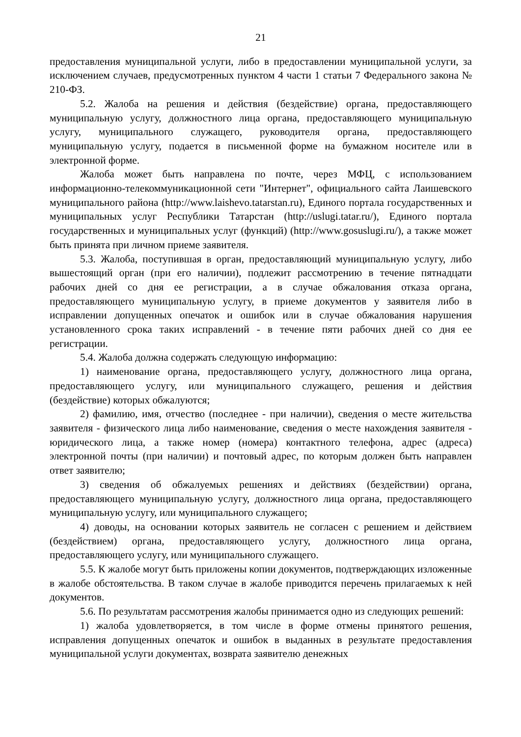21
предоставления муниципальной услуги, либо в предоставлении муниципальной услуги, за исключением случаев, предусмотренных пунктом 4 части 1 статьи 7 Федерального закона № 210-ФЗ.
5.2. Жалоба на решения и действия (бездействие) органа, предоставляющего муниципальную услугу, должностного лица органа, предоставляющего муниципальную услугу, муниципального служащего, руководителя органа, предоставляющего муниципальную услугу, подается в письменной форме на бумажном носителе или в электронной форме.
Жалоба может быть направлена по почте, через МФЦ, с использованием информационно-телекоммуникационной сети "Интернет", официального сайта Лаишевского муниципального района (http://www.laishevo.tatarstan.ru), Единого портала государственных и муниципальных услуг Республики Татарстан (http://uslugi.tatar.ru/), Единого портала государственных и муниципальных услуг (функций) (http://www.gosuslugi.ru/), а также может быть принята при личном приеме заявителя.
5.3. Жалоба, поступившая в орган, предоставляющий муниципальную услугу, либо вышестоящий орган (при его наличии), подлежит рассмотрению в течение пятнадцати рабочих дней со дня ее регистрации, а в случае обжалования отказа органа, предоставляющего муниципальную услугу, в приеме документов у заявителя либо в исправлении допущенных опечаток и ошибок или в случае обжалования нарушения установленного срока таких исправлений - в течение пяти рабочих дней со дня ее регистрации.
5.4. Жалоба должна содержать следующую информацию:
1) наименование органа, предоставляющего услугу, должностного лица органа, предоставляющего услугу, или муниципального служащего, решения и действия (бездействие) которых обжалуются;
2) фамилию, имя, отчество (последнее - при наличии), сведения о месте жительства заявителя - физического лица либо наименование, сведения о месте нахождения заявителя - юридического лица, а также номер (номера) контактного телефона, адрес (адреса) электронной почты (при наличии) и почтовый адрес, по которым должен быть направлен ответ заявителю;
3) сведения об обжалуемых решениях и действиях (бездействии) органа, предоставляющего муниципальную услугу, должностного лица органа, предоставляющего муниципальную услугу, или муниципального служащего;
4) доводы, на основании которых заявитель не согласен с решением и действием (бездействием) органа, предоставляющего услугу, должностного лица органа, предоставляющего услугу, или муниципального служащего.
5.5. К жалобе могут быть приложены копии документов, подтверждающих изложенные в жалобе обстоятельства. В таком случае в жалобе приводится перечень прилагаемых к ней документов.
5.6. По результатам рассмотрения жалобы принимается одно из следующих решений:
1) жалоба удовлетворяется, в том числе в форме отмены принятого решения, исправления допущенных опечаток и ошибок в выданных в результате предоставления муниципальной услуги документах, возврата заявителю денежных